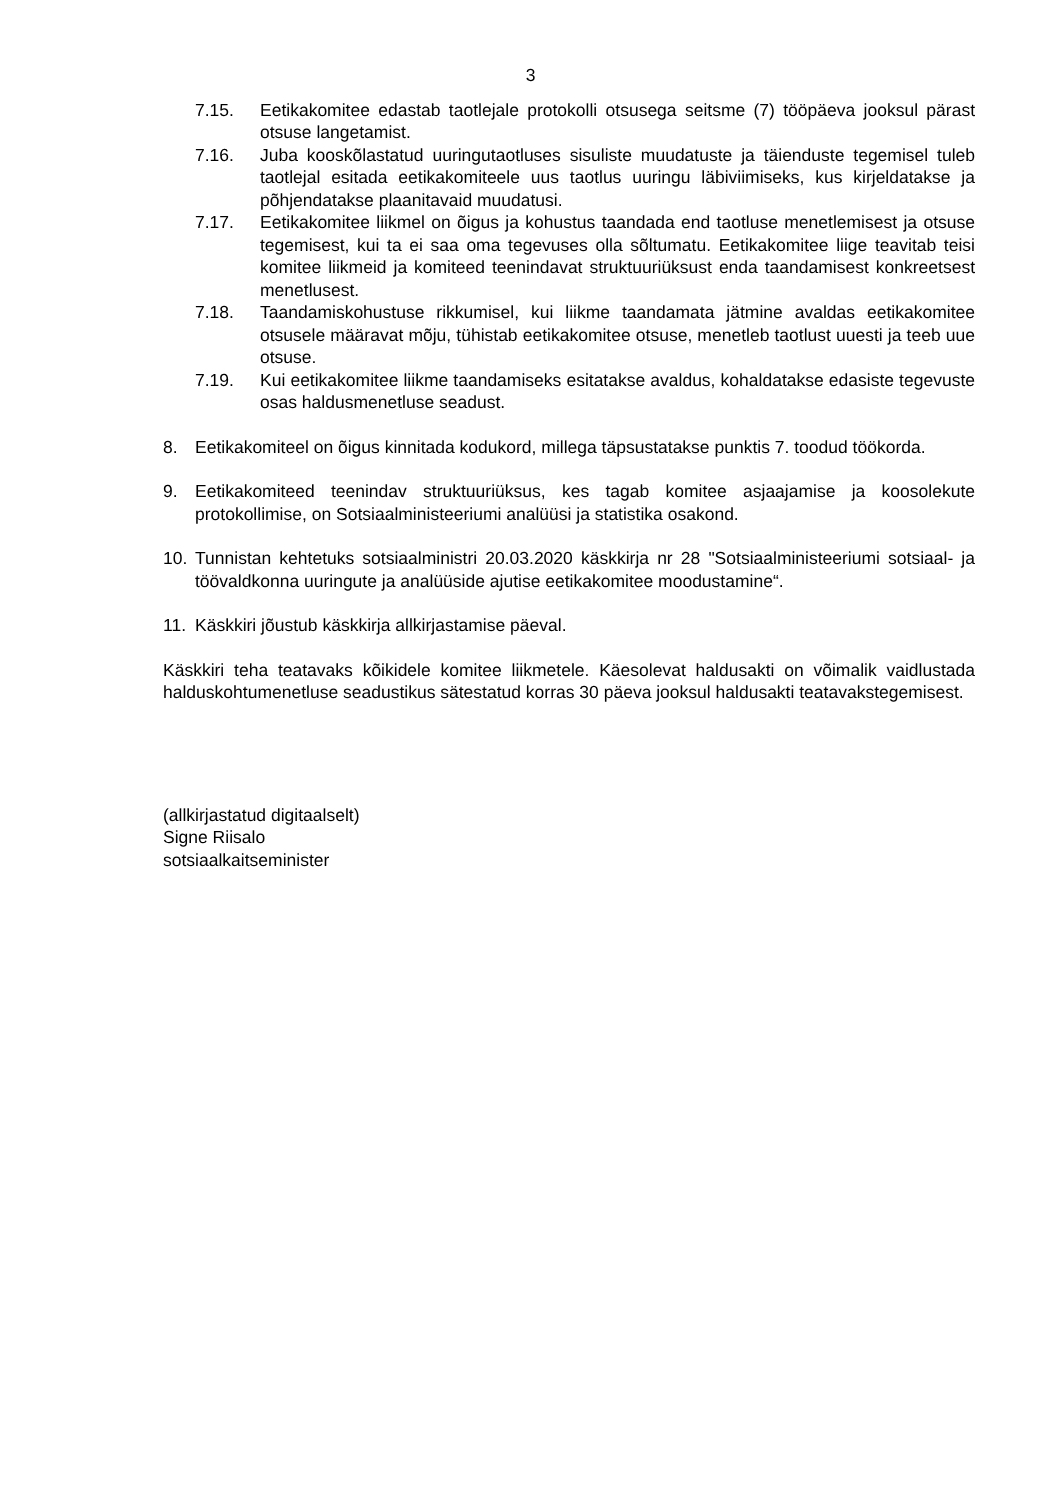3
7.15. Eetikakomitee edastab taotlejale protokolli otsusega seitsme (7) tööpäeva jooksul pärast otsuse langetamist.
7.16. Juba kooskõlastatud uuringutaotluses sisuliste muudatuste ja täienduste tegemisel tuleb taotlejal esitada eetikakomiteele uus taotlus uuringu läbiviimiseks, kus kirjeldatakse ja põhjendatakse plaanitavaid muudatusi.
7.17. Eetikakomitee liikmel on õigus ja kohustus taandada end taotluse menetlemisest ja otsuse tegemisest, kui ta ei saa oma tegevuses olla sõltumatu. Eetikakomitee liige teavitab teisi komitee liikmeid ja komiteed teenindavat struktuuriüksust enda taandamisest konkreetsest menetlusest.
7.18. Taandamiskohustuse rikkumisel, kui liikme taandamata jätmine avaldas eetikakomitee otsusele määravat mõju, tühistab eetikakomitee otsuse, menetleb taotlust uuesti ja teeb uue otsuse.
7.19. Kui eetikakomitee liikme taandamiseks esitatakse avaldus, kohaldatakse edasiste tegevuste osas haldusmenetluse seadust.
8. Eetikakomiteel on õigus kinnitada kodukord, millega täpsustatakse punktis 7. toodud töökorda.
9. Eetikakomiteed teenindav struktuuriüksus, kes tagab komitee asjaajamise ja koosolekute protokollimise, on Sotsiaalministeeriumi analüüsi ja statistika osakond.
10. Tunnistan kehtetuks sotsiaalministri 20.03.2020 käskkirja nr 28 "Sotsiaalministeeriumi sotsiaal- ja töövaldkonna uuringute ja analüüside ajutise eetikakomitee moodustamine“.
11. Käskkiri jõustub käskkirja allkirjastamise päeval.
Käskkiri teha teatavaks kõikidele komitee liikmetele. Käesolevat haldusakti on võimalik vaidlustada halduskohtumenetluse seadustikus sätestatud korras 30 päeva jooksul haldusakti teatavakstegemisest.
(allkirjastatud digitaalselt)
Signe Riisalo
sotsiaalkaitseminister